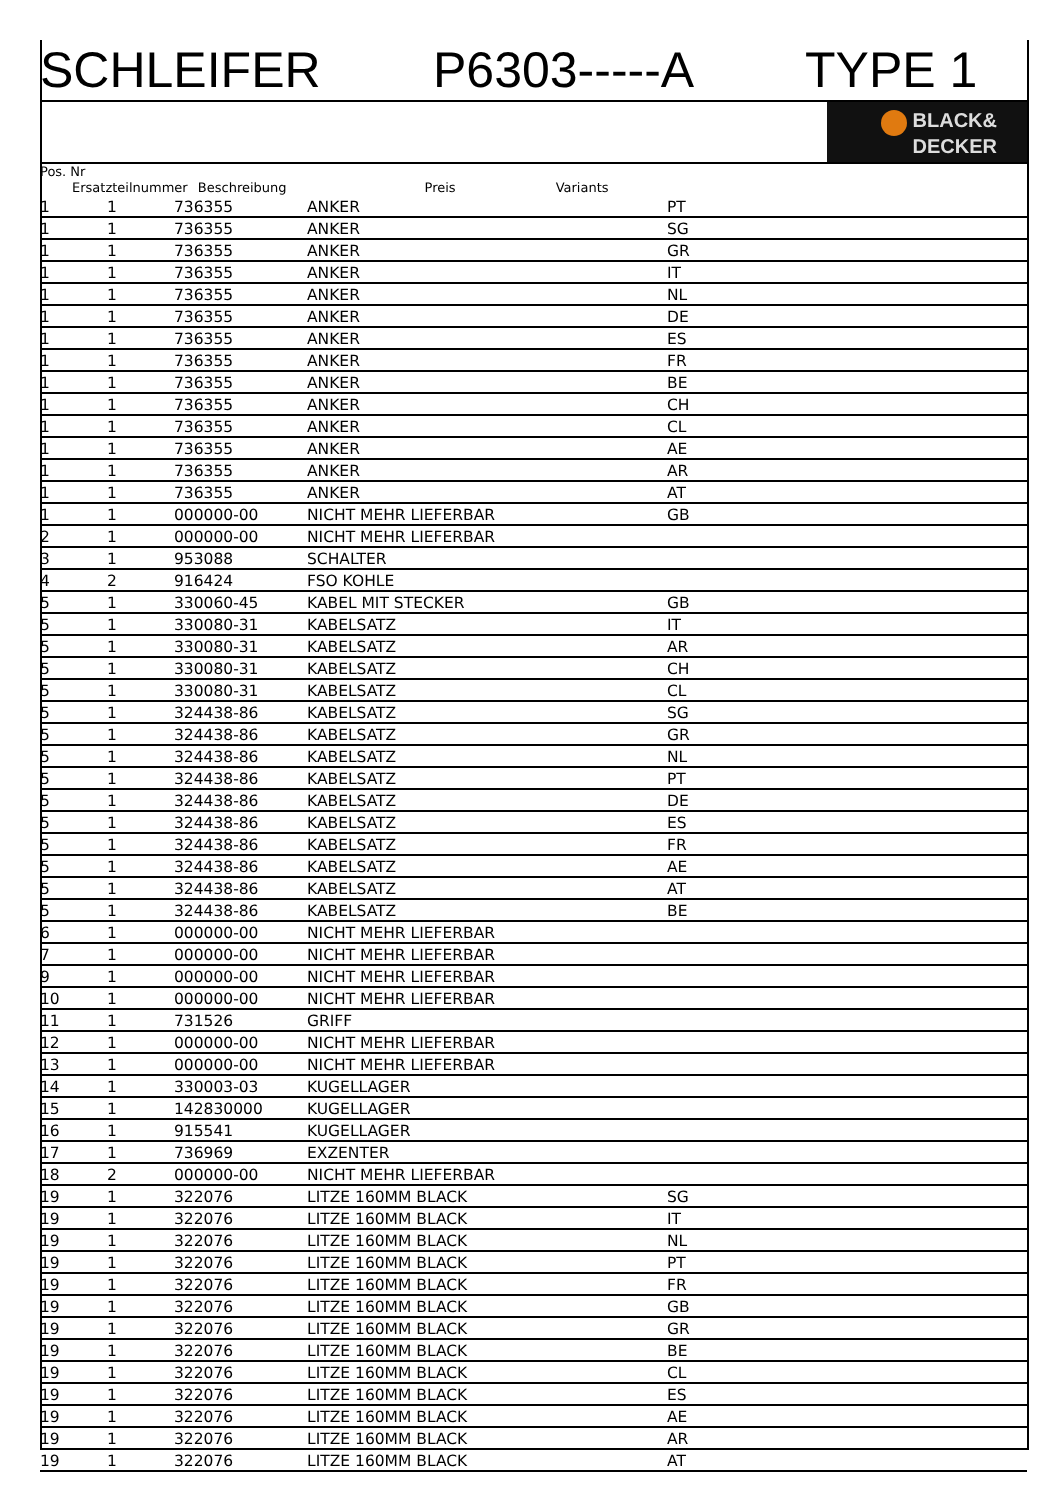SCHLEIFER P6303-----A TYPE 1
BLACK&
DECKER
Pos. Nr
Ersatzteilnummer Beschreibung Preis Variants
| 1 | 1 | 736355 | ANKER | PT |
| 1 | 1 | 736355 | ANKER | SG |
| 1 | 1 | 736355 | ANKER | GR |
| 1 | 1 | 736355 | ANKER | IT |
| 1 | 1 | 736355 | ANKER | NL |
| 1 | 1 | 736355 | ANKER | DE |
| 1 | 1 | 736355 | ANKER | ES |
| 1 | 1 | 736355 | ANKER | FR |
| 1 | 1 | 736355 | ANKER | BE |
| 1 | 1 | 736355 | ANKER | CH |
| 1 | 1 | 736355 | ANKER | CL |
| 1 | 1 | 736355 | ANKER | AE |
| 1 | 1 | 736355 | ANKER | AR |
| 1 | 1 | 736355 | ANKER | AT |
| 1 | 1 | 000000-00 | NICHT MEHR LIEFERBAR | GB |
| 2 | 1 | 000000-00 | NICHT MEHR LIEFERBAR | |
| 3 | 1 | 953088 | SCHALTER | |
| 4 | 2 | 916424 | FSO KOHLE | |
| 5 | 1 | 330060-45 | KABEL MIT STECKER | GB |
| 5 | 1 | 330080-31 | KABELSATZ | IT |
| 5 | 1 | 330080-31 | KABELSATZ | AR |
| 5 | 1 | 330080-31 | KABELSATZ | CH |
| 5 | 1 | 330080-31 | KABELSATZ | CL |
| 5 | 1 | 324438-86 | KABELSATZ | SG |
| 5 | 1 | 324438-86 | KABELSATZ | GR |
| 5 | 1 | 324438-86 | KABELSATZ | NL |
| 5 | 1 | 324438-86 | KABELSATZ | PT |
| 5 | 1 | 324438-86 | KABELSATZ | DE |
| 5 | 1 | 324438-86 | KABELSATZ | ES |
| 5 | 1 | 324438-86 | KABELSATZ | FR |
| 5 | 1 | 324438-86 | KABELSATZ | AE |
| 5 | 1 | 324438-86 | KABELSATZ | AT |
| 5 | 1 | 324438-86 | KABELSATZ | BE |
| 6 | 1 | 000000-00 | NICHT MEHR LIEFERBAR | |
| 7 | 1 | 000000-00 | NICHT MEHR LIEFERBAR | |
| 9 | 1 | 000000-00 | NICHT MEHR LIEFERBAR | |
| 10 | 1 | 000000-00 | NICHT MEHR LIEFERBAR | |
| 11 | 1 | 731526 | GRIFF | |
| 12 | 1 | 000000-00 | NICHT MEHR LIEFERBAR | |
| 13 | 1 | 000000-00 | NICHT MEHR LIEFERBAR | |
| 14 | 1 | 330003-03 | KUGELLAGER | |
| 15 | 1 | 142830000 | KUGELLAGER | |
| 16 | 1 | 915541 | KUGELLAGER | |
| 17 | 1 | 736969 | EXZENTER | |
| 18 | 2 | 000000-00 | NICHT MEHR LIEFERBAR | |
| 19 | 1 | 322076 | LITZE 160MM BLACK | SG |
| 19 | 1 | 322076 | LITZE 160MM BLACK | IT |
| 19 | 1 | 322076 | LITZE 160MM BLACK | NL |
| 19 | 1 | 322076 | LITZE 160MM BLACK | PT |
| 19 | 1 | 322076 | LITZE 160MM BLACK | FR |
| 19 | 1 | 322076 | LITZE 160MM BLACK | GB |
| 19 | 1 | 322076 | LITZE 160MM BLACK | GR |
| 19 | 1 | 322076 | LITZE 160MM BLACK | BE |
| 19 | 1 | 322076 | LITZE 160MM BLACK | CL |
| 19 | 1 | 322076 | LITZE 160MM BLACK | ES |
| 19 | 1 | 322076 | LITZE 160MM BLACK | AE |
| 19 | 1 | 322076 | LITZE 160MM BLACK | AR |
| 19 | 1 | 322076 | LITZE 160MM BLACK | AT |